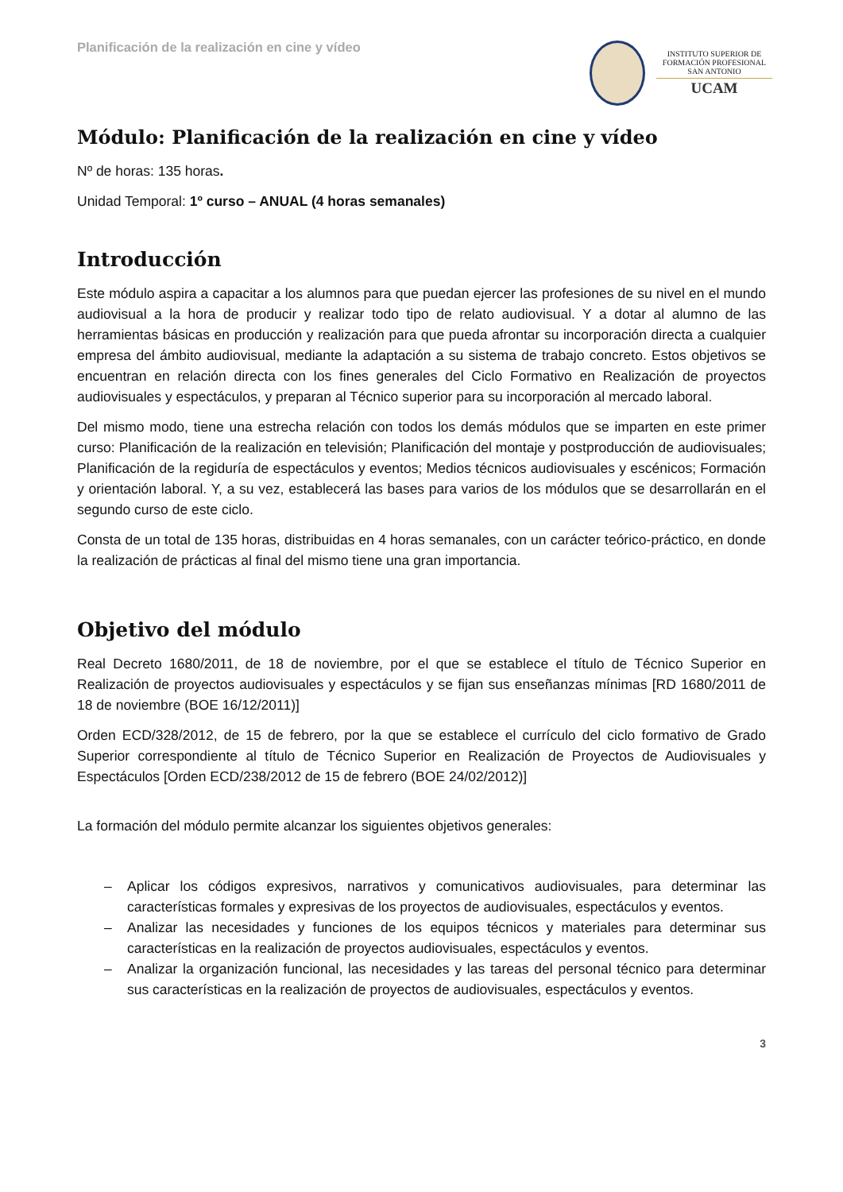Planificación de la realización en cine y vídeo
INSTITUTO SUPERIOR DE
FORMACIÓN PROFESIONAL
SAN ANTONIO
UCAM
Módulo: Planificación de la realización en cine y vídeo
Nº de horas: 135 horas.
Unidad Temporal: 1º curso – ANUAL (4 horas semanales)
Introducción
Este módulo aspira a capacitar a los alumnos para que puedan ejercer las profesiones de su nivel en el mundo audiovisual a la hora de producir y realizar todo tipo de relato audiovisual. Y a dotar al alumno de las herramientas básicas en producción y realización para que pueda afrontar su incorporación directa a cualquier empresa del ámbito audiovisual, mediante la adaptación a su sistema de trabajo concreto. Estos objetivos se encuentran en relación directa con los fines generales del Ciclo Formativo en Realización de proyectos audiovisuales y espectáculos, y preparan al Técnico superior para su incorporación al mercado laboral.
Del mismo modo, tiene una estrecha relación con todos los demás módulos que se imparten en este primer curso: Planificación de la realización en televisión; Planificación del montaje y postproducción de audiovisuales; Planificación de la regiduría de espectáculos y eventos; Medios técnicos audiovisuales y escénicos; Formación y orientación laboral. Y, a su vez, establecerá las bases para varios de los módulos que se desarrollarán en el segundo curso de este ciclo.
Consta de un total de 135 horas, distribuidas en 4 horas semanales, con un carácter teórico-práctico, en donde la realización de prácticas al final del mismo tiene una gran importancia.
Objetivo del módulo
Real Decreto 1680/2011, de 18 de noviembre, por el que se establece el título de Técnico Superior en Realización de proyectos audiovisuales y espectáculos y se fijan sus enseñanzas mínimas [RD 1680/2011 de 18 de noviembre (BOE 16/12/2011)]
Orden ECD/328/2012, de 15 de febrero, por la que se establece el currículo del ciclo formativo de Grado Superior correspondiente al título de Técnico Superior en Realización de Proyectos de Audiovisuales y Espectáculos [Orden ECD/238/2012 de 15 de febrero (BOE 24/02/2012)]
La formación del módulo permite alcanzar los siguientes objetivos generales:
– Aplicar los códigos expresivos, narrativos y comunicativos audiovisuales, para determinar las características formales y expresivas de los proyectos de audiovisuales, espectáculos y eventos.
– Analizar las necesidades y funciones de los equipos técnicos y materiales para determinar sus características en la realización de proyectos audiovisuales, espectáculos y eventos.
– Analizar la organización funcional, las necesidades y las tareas del personal técnico para determinar sus características en la realización de proyectos de audiovisuales, espectáculos y eventos.
3